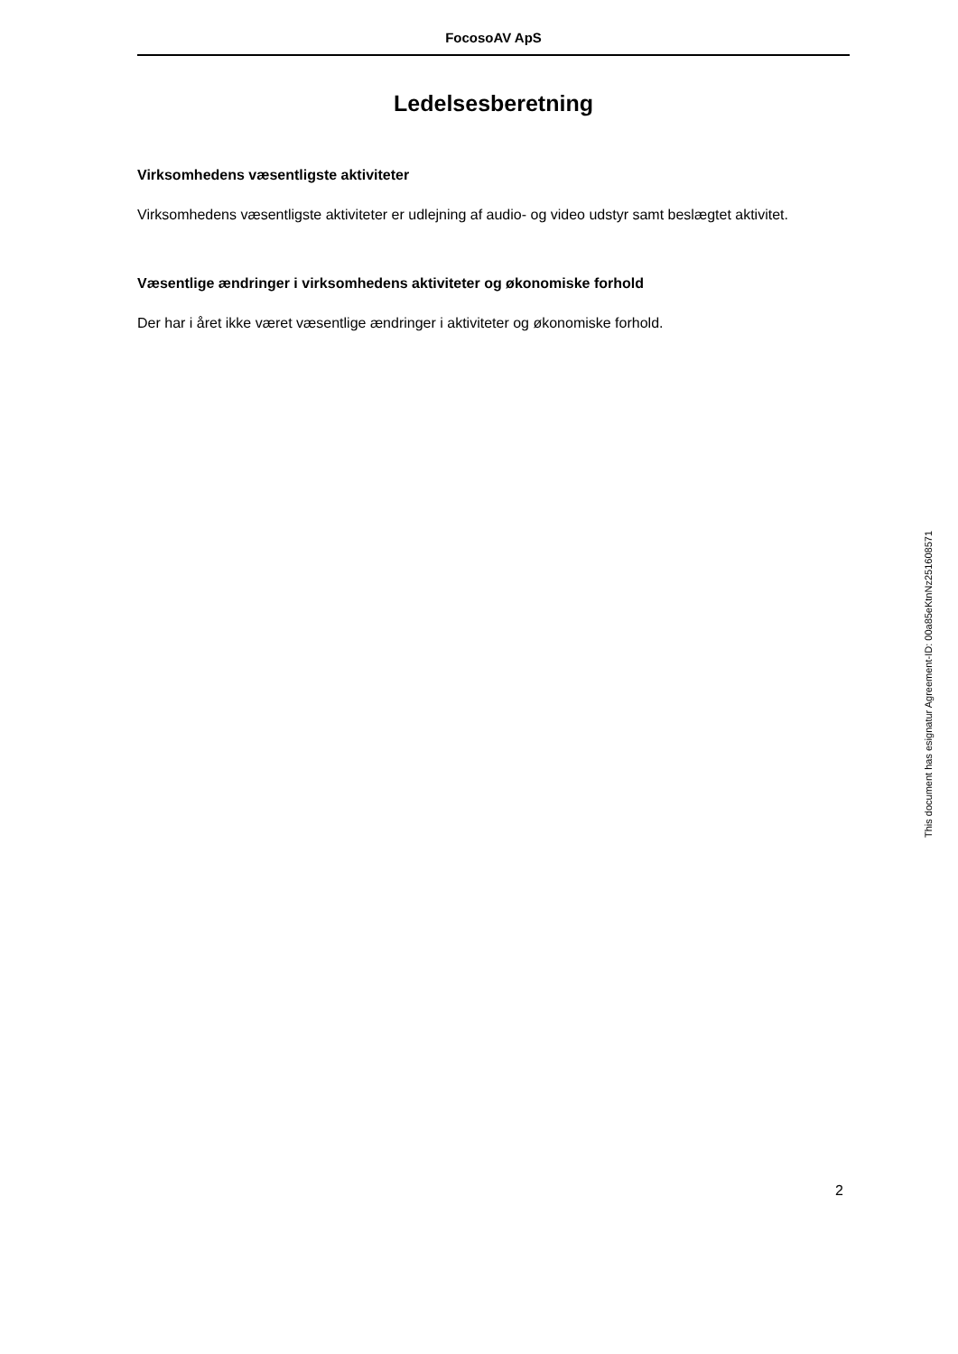FocosoAV ApS
Ledelsesberetning
Virksomhedens væsentligste aktiviteter
Virksomhedens væsentligste aktiviteter er udlejning af audio- og video udstyr samt beslægtet aktivitet.
Væsentlige ændringer i virksomhedens aktiviteter og økonomiske forhold
Der har i året ikke været væsentlige ændringer i aktiviteter og økonomiske forhold.
This document has esignatur Agreement-ID: 00a85eKtnNz251608571
2